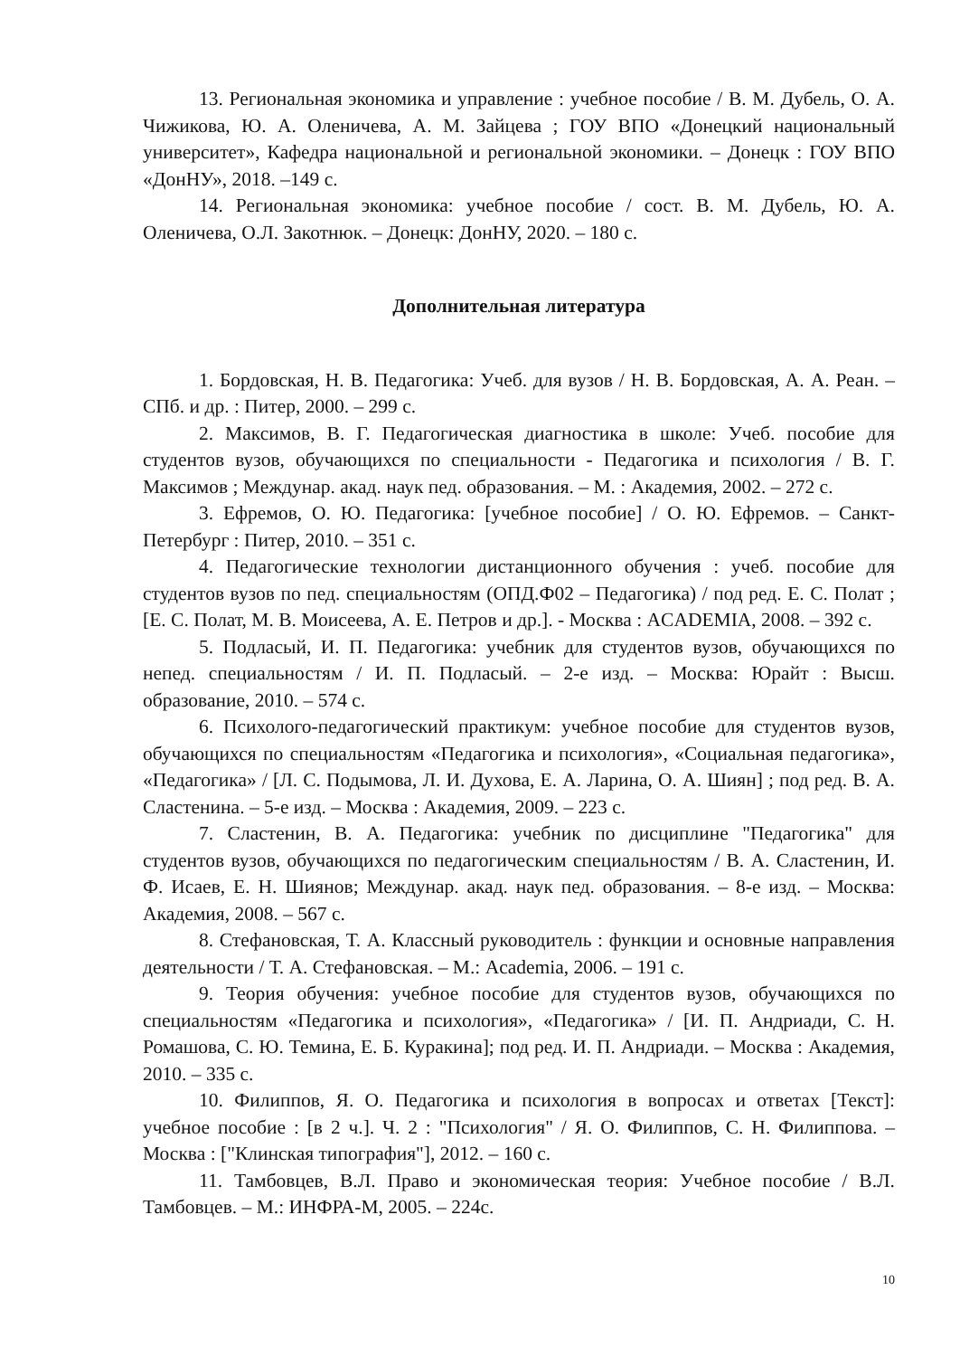13. Региональная экономика и управление : учебное пособие / В. М. Дубель, О. А. Чижикова, Ю. А. Оленичева, А. М. Зайцева ; ГОУ ВПО «Донецкий национальный университет», Кафедра национальной и региональной экономики. – Донецк : ГОУ ВПО «ДонНУ», 2018. –149 с.
14. Региональная экономика: учебное пособие / сост. В. М. Дубель, Ю. А. Оленичева, О.Л. Закотнюк. – Донецк: ДонНУ, 2020. – 180 с.
Дополнительная литература
1. Бордовская, Н. В. Педагогика: Учеб. для вузов / Н. В. Бордовская, А. А. Реан. – СПб. и др. : Питер, 2000. – 299 с.
2. Максимов, В. Г. Педагогическая диагностика в школе: Учеб. пособие для студентов вузов, обучающихся по специальности - Педагогика и психология / В. Г. Максимов ; Междунар. акад. наук пед. образования. – М. : Академия, 2002. – 272 с.
3. Ефремов, О. Ю. Педагогика: [учебное пособие] / О. Ю. Ефремов. – Санкт-Петербург : Питер, 2010. – 351 с.
4. Педагогические технологии дистанционного обучения : учеб. пособие для студентов вузов по пед. специальностям (ОПД.Ф02 – Педагогика) / под ред. Е. С. Полат ; [Е. С. Полат, М. В. Моисеева, А. Е. Петров и др.]. - Москва : ACADEMIA, 2008. – 392 с.
5. Подласый, И. П. Педагогика: учебник для студентов вузов, обучающихся по непед. специальностям / И. П. Подласый. – 2-е изд. – Москва: Юрайт : Высш. образование, 2010. – 574 с.
6. Психолого-педагогический практикум: учебное пособие для студентов вузов, обучающихся по специальностям «Педагогика и психология», «Социальная педагогика», «Педагогика» / [Л. С. Подымова, Л. И. Духова, Е. А. Ларина, О. А. Шиян] ; под ред. В. А. Сластенина. – 5-е изд. – Москва : Академия, 2009. – 223 с.
7. Сластенин, В. А. Педагогика: учебник по дисциплине "Педагогика" для студентов вузов, обучающихся по педагогическим специальностям / В. А. Сластенин, И. Ф. Исаев, Е. Н. Шиянов; Междунар. акад. наук пед. образования. – 8-е изд. – Москва: Академия, 2008. – 567 с.
8. Стефановская, Т. А. Классный руководитель : функции и основные направления деятельности / Т. А. Стефановская. – М.: Academia, 2006. – 191 с.
9. Теория обучения: учебное пособие для студентов вузов, обучающихся по специальностям «Педагогика и психология», «Педагогика» / [И. П. Андриади, С. Н. Ромашова, С. Ю. Темина, Е. Б. Куракина]; под ред. И. П. Андриади. – Москва : Академия, 2010. – 335 с.
10. Филиппов, Я. О. Педагогика и психология в вопросах и ответах [Текст]: учебное пособие : [в 2 ч.]. Ч. 2 : "Психология" / Я. О. Филиппов, С. Н. Филиппова. – Москва : ["Клинская типография"], 2012. – 160 с.
11. Тамбовцев, В.Л. Право и экономическая теория: Учебное пособие / В.Л. Тамбовцев. – М.: ИНФРА-М, 2005. – 224с.
10